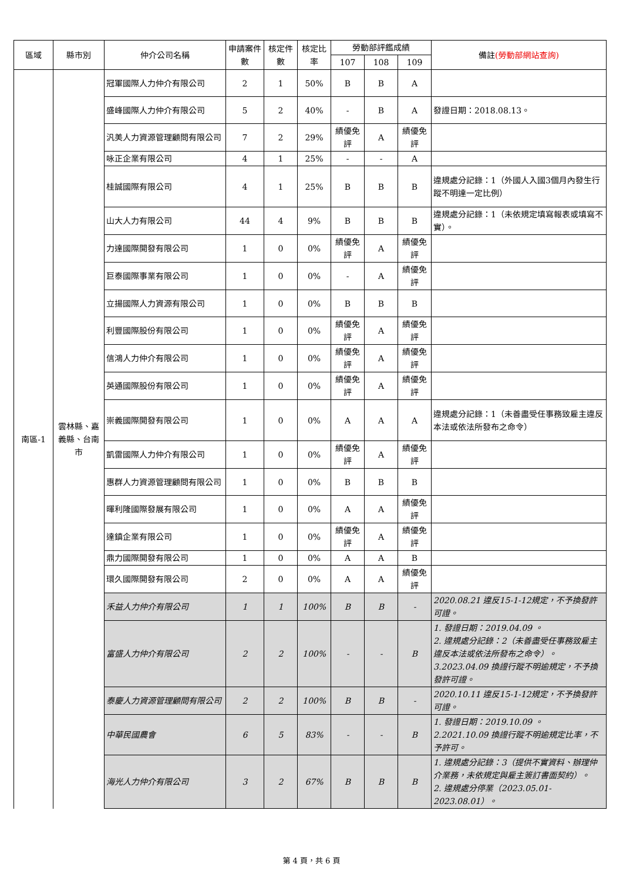| 區域 | 縣市別 | 仲介公司名稱 | 申請案件數 | 核定件數 | 核定比率 | 勞動部評鑑成績 | | | 備註 (勞動部網站查詢) |
| --- | --- | --- | --- | --- | --- | --- | --- | --- | --- |
| | | | | | | 107 | 108 | 109 | |
| 南區-1 | 雲林縣、嘉義縣、台南市 | 冠軍國際人力仲介有限公司 | 2 | 1 | 50% | B | B | A | |
| | | 盛峰國際人力仲介有限公司 | 5 | 2 | 40% | - | B | A | 發證日期：2018.08.13。 |
| | | 汎美人力資源管理顧問有限公司 | 7 | 2 | 29% | 績優免評 | A | 績優免評 | |
| | | 咏正企業有限公司 | 4 | 1 | 25% | - | - | A | |
| | | 桂誠國際有限公司 | 4 | 1 | 25% | B | B | B | 違規處分記錄：1（外國人入國3個月內發生行蹤不明達一定比例） |
| | | 山大人力有限公司 | 44 | 4 | 9% | B | B | B | 違規處分記錄：1（未依規定填寫報表或填寫不實）。 |
| | | 力達國際開發有限公司 | 1 | 0 | 0% | 績優免評 | A | 績優免評 | |
| | | 巨泰國際事業有限公司 | 1 | 0 | 0% | - | A | 績優免評 | |
| | | 立揚國際人力資源有限公司 | 1 | 0 | 0% | B | B | B | |
| | | 利豐國際股份有限公司 | 1 | 0 | 0% | 績優免評 | A | 績優免評 | |
| | | 信鴻人力仲介有限公司 | 1 | 0 | 0% | 績優免評 | A | 績優免評 | |
| | | 英通國際股份有限公司 | 1 | 0 | 0% | 績優免評 | A | 績優免評 | |
| | | 崇義國際開發有限公司 | 1 | 0 | 0% | A | A | A | 違規處分記錄：1（未善盡受任事務致雇主違反本法或依法所發布之命令） |
| | | 凱雷國際人力仲介有限公司 | 1 | 0 | 0% | 績優免評 | A | 績優免評 | |
| | | 惠群人力資源管理顧問有限公司 | 1 | 0 | 0% | B | B | B | |
| | | 暉利隆國際發展有限公司 | 1 | 0 | 0% | A | A | 績優免評 | |
| | | 達鎮企業有限公司 | 1 | 0 | 0% | 績優免評 | A | 績優免評 | |
| | | 鼎力國際開發有限公司 | 1 | 0 | 0% | A | A | B | |
| | | 環久國際開發有限公司 | 2 | 0 | 0% | A | A | 績優免評 | |
| | | 禾益人力仲介有限公司 | 1 | 1 | 100% | B | B | - | 2020.08.21 違反15-1-12規定，不予換發許可證。 |
| | | 富盛人力仲介有限公司 | 2 | 2 | 100% | - | - | B | 1. 發證日期：2019.04.09 。 2. 違規處分記錄：2（未善盡受任事務致雇主違反本法或依法所發布之命令）。 3.2023.04.09 換證行蹤不明逾規定，不予換發許可證。 |
| | | 泰慶人力資源管理顧問有限公司 | 2 | 2 | 100% | B | B | - | 2020.10.11 違反15-1-12規定，不予換發許可證。 |
| | | 中華民國農會 | 6 | 5 | 83% | - | - | B | 1. 發證日期：2019.10.09 。 2.2021.10.09 換證行蹤不明逾規定比率，不予許可。 |
| | | 海光人力仲介有限公司 | 3 | 2 | 67% | B | B | B | 1. 違規處分記錄：3（提供不實資料、辦理仲介業務，未依規定與雇主簽訂書面契約）。 2. 違規處分停業（2023.05.01-2023.08.01）。 |
第 4 頁，共 6 頁